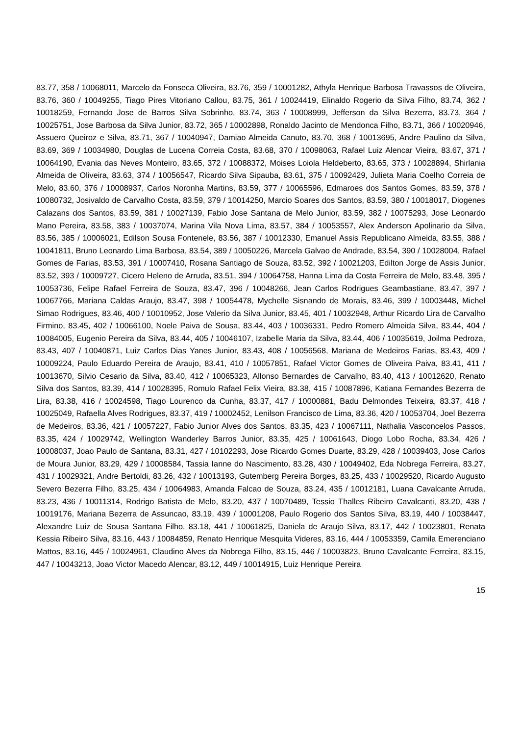83.77, 358 / 10068011, Marcelo da Fonseca Oliveira, 83.76, 359 / 10001282, Athyla Henrique Barbosa Travassos de Oliveira, 83.76, 360 / 10049255, Tiago Pires Vitoriano Callou, 83.75, 361 / 10024419, Elinaldo Rogerio da Silva Filho, 83.74, 362 / 10018259, Fernando Jose de Barros Silva Sobrinho, 83.74, 363 / 10008999, Jefferson da Silva Bezerra, 83.73, 364 / 10025751, Jose Barbosa da Silva Junior, 83.72, 365 / 10002898, Ronaldo Jacinto de Mendonca Filho, 83.71, 366 / 10020946, Assuero Queiroz e Silva, 83.71, 367 / 10040947, Damiao Almeida Canuto, 83.70, 368 / 10013695, Andre Paulino da Silva, 83.69, 369 / 10034980, Douglas de Lucena Correia Costa, 83.68, 370 / 10098063, Rafael Luiz Alencar Vieira, 83.67, 371 / 10064190, Evania das Neves Monteiro, 83.65, 372 / 10088372, Moises Loiola Heldeberto, 83.65, 373 / 10028894, Shirlania Almeida de Oliveira, 83.63, 374 / 10056547, Ricardo Silva Sipauba, 83.61, 375 / 10092429, Julieta Maria Coelho Correia de Melo, 83.60, 376 / 10008937, Carlos Noronha Martins, 83.59, 377 / 10065596, Edmaroes dos Santos Gomes, 83.59, 378 / 10080732, Josivaldo de Carvalho Costa, 83.59, 379 / 10014250, Marcio Soares dos Santos, 83.59, 380 / 10018017, Diogenes Calazans dos Santos, 83.59, 381 / 10027139, Fabio Jose Santana de Melo Junior, 83.59, 382 / 10075293, Jose Leonardo Mano Pereira, 83.58, 383 / 10037074, Marina Vila Nova Lima, 83.57, 384 / 10053557, Alex Anderson Apolinario da Silva, 83.56, 385 / 10006021, Edilson Sousa Fontenele, 83.56, 387 / 10012330, Emanuel Assis Republicano Almeida, 83.55, 388 / 10041811, Bruno Leonardo Lima Barbosa, 83.54, 389 / 10050226, Marcela Galvao de Andrade, 83.54, 390 / 10028004, Rafael Gomes de Farias, 83.53, 391 / 10007410, Rosana Santiago de Souza, 83.52, 392 / 10021203, Edilton Jorge de Assis Junior, 83.52, 393 / 10009727, Cicero Heleno de Arruda, 83.51, 394 / 10064758, Hanna Lima da Costa Ferreira de Melo, 83.48, 395 / 10053736, Felipe Rafael Ferreira de Souza, 83.47, 396 / 10048266, Jean Carlos Rodrigues Geambastiane, 83.47, 397 / 10067766, Mariana Caldas Araujo, 83.47, 398 / 10054478, Mychelle Sisnando de Morais, 83.46, 399 / 10003448, Michel Simao Rodrigues, 83.46, 400 / 10010952, Jose Valerio da Silva Junior, 83.45, 401 / 10032948, Arthur Ricardo Lira de Carvalho Firmino, 83.45, 402 / 10066100, Noele Paiva de Sousa, 83.44, 403 / 10036331, Pedro Romero Almeida Silva, 83.44, 404 / 10084005, Eugenio Pereira da Silva, 83.44, 405 / 10046107, Izabelle Maria da Silva, 83.44, 406 / 10035619, Joilma Pedroza, 83.43, 407 / 10040871, Luiz Carlos Dias Yanes Junior, 83.43, 408 / 10056568, Mariana de Medeiros Farias, 83.43, 409 / 10009224, Paulo Eduardo Pereira de Araujo, 83.41, 410 / 10057851, Rafael Victor Gomes de Oliveira Paiva, 83.41, 411 / 10013670, Silvio Cesario da Silva, 83.40, 412 / 10065323, Allonso Bernardes de Carvalho, 83.40, 413 / 10012620, Renato Silva dos Santos, 83.39, 414 / 10028395, Romulo Rafael Felix Vieira, 83.38, 415 / 10087896, Katiana Fernandes Bezerra de Lira, 83.38, 416 / 10024598, Tiago Lourenco da Cunha, 83.37, 417 / 10000881, Badu Delmondes Teixeira, 83.37, 418 / 10025049, Rafaella Alves Rodrigues, 83.37, 419 / 10002452, Lenilson Francisco de Lima, 83.36, 420 / 10053704, Joel Bezerra de Medeiros, 83.36, 421 / 10057227, Fabio Junior Alves dos Santos, 83.35, 423 / 10067111, Nathalia Vasconcelos Passos, 83.35, 424 / 10029742, Wellington Wanderley Barros Junior, 83.35, 425 / 10061643, Diogo Lobo Rocha, 83.34, 426 / 10008037, Joao Paulo de Santana, 83.31, 427 / 10102293, Jose Ricardo Gomes Duarte, 83.29, 428 / 10039403, Jose Carlos de Moura Junior, 83.29, 429 / 10008584, Tassia Ianne do Nascimento, 83.28, 430 / 10049402, Eda Nobrega Ferreira, 83.27, 431 / 10029321, Andre Bertoldi, 83.26, 432 / 10013193, Gutemberg Pereira Borges, 83.25, 433 / 10029520, Ricardo Augusto Severo Bezerra Filho, 83.25, 434 / 10064983, Amanda Falcao de Souza, 83.24, 435 / 10012181, Luana Cavalcante Arruda, 83.23, 436 / 10011314, Rodrigo Batista de Melo, 83.20, 437 / 10070489, Tessio Thalles Ribeiro Cavalcanti, 83.20, 438 / 10019176, Mariana Bezerra de Assuncao, 83.19, 439 / 10001208, Paulo Rogerio dos Santos Silva, 83.19, 440 / 10038447, Alexandre Luiz de Sousa Santana Filho, 83.18, 441 / 10061825, Daniela de Araujo Silva, 83.17, 442 / 10023801, Renata Kessia Ribeiro Silva, 83.16, 443 / 10084859, Renato Henrique Mesquita Videres, 83.16, 444 / 10053359, Camila Emerenciano Mattos, 83.16, 445 / 10024961, Claudino Alves da Nobrega Filho, 83.15, 446 / 10003823, Bruno Cavalcante Ferreira, 83.15, 447 / 10043213, Joao Victor Macedo Alencar, 83.12, 449 / 10014915, Luiz Henrique Pereira
15